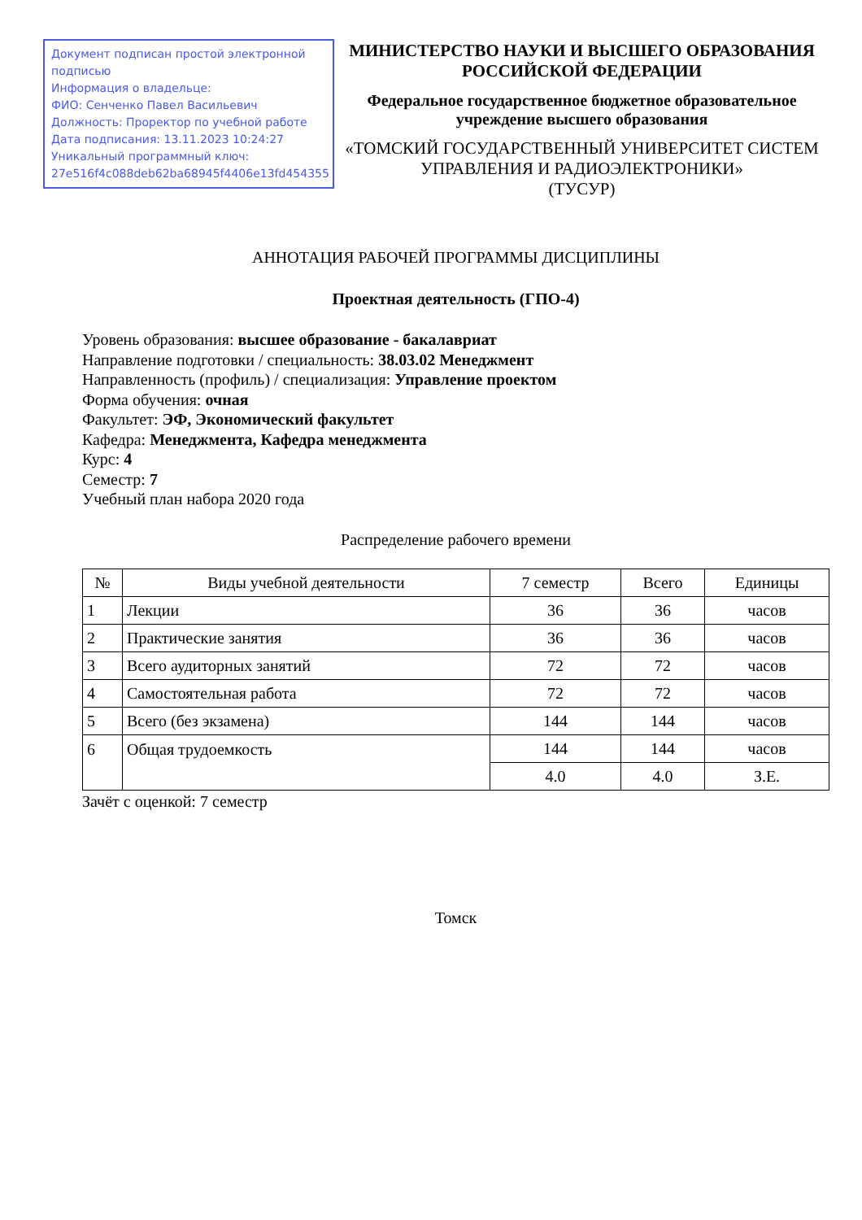Документ подписан простой электронной подписью
Информация о владельце:
ФИО: Сенченко Павел Васильевич
Должность: Проректор по учебной работе
Дата подписания: 13.11.2023 10:24:27
Уникальный программный ключ:
27e516f4c088deb62ba68945f4406e13fd454355
МИНИСТЕРСТВО НАУКИ И ВЫСШЕГО ОБРАЗОВАНИЯ РОССИЙСКОЙ ФЕДЕРАЦИИ
Федеральное государственное бюджетное образовательное учреждение высшего образования
«ТОМСКИЙ ГОСУДАРСТВЕННЫЙ УНИВЕРСИТЕТ СИСТЕМ
УПРАВЛЕНИЯ И РАДИОЭЛЕКТРОНИКИ»
(ТУСУР)
АННОТАЦИЯ РАБОЧЕЙ ПРОГРАММЫ ДИСЦИПЛИНЫ
Проектная деятельность (ГПО-4)
Уровень образования: высшее образование - бакалавриат
Направление подготовки / специальность: 38.03.02 Менеджмент
Направленность (профиль) / специализация: Управление проектом
Форма обучения: очная
Факультет: ЭФ, Экономический факультет
Кафедра: Менеджмента, Кафедра менеджмента
Курс: 4
Семестр: 7
Учебный план набора 2020 года
Распределение рабочего времени
| № | Виды учебной деятельности | 7 семестр | Всего | Единицы |
| --- | --- | --- | --- | --- |
| 1 | Лекции | 36 | 36 | часов |
| 2 | Практические занятия | 36 | 36 | часов |
| 3 | Всего аудиторных занятий | 72 | 72 | часов |
| 4 | Самостоятельная работа | 72 | 72 | часов |
| 5 | Всего (без экзамена) | 144 | 144 | часов |
| 6 | Общая трудоемкость | 144 | 144 | часов |
| | | 4.0 | 4.0 | З.Е. |
Зачёт с оценкой: 7 семестр
Томск